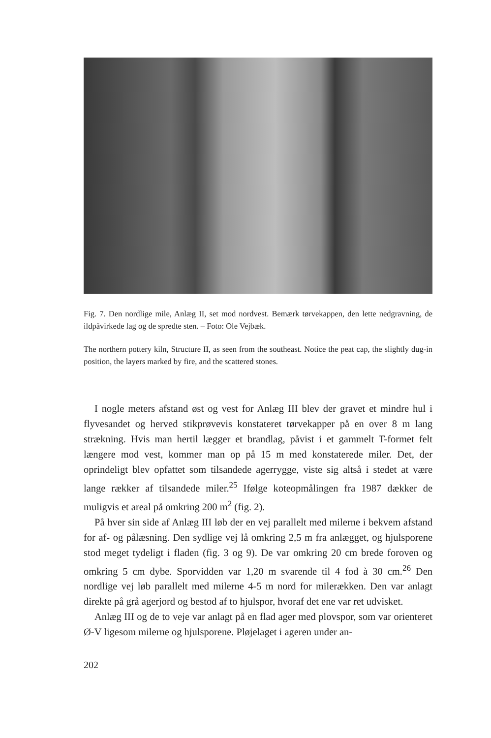Fig. 7. Den nordlige mile, Anlæg II, set mod nordvest. Bemærk tørvekappen, den lette nedgravning, de ildpåvirkede lag og de spredte sten. – Foto: Ole Vejbæk.
The northern pottery kiln, Structure II, as seen from the southeast. Notice the peat cap, the slightly dug-in position, the layers marked by fire, and the scattered stones.
I nogle meters afstand øst og vest for Anlæg III blev der gravet et mindre hul i flyvesandet og herved stikprøvevis konstateret tørvekapper på en over 8 m lang strækning. Hvis man hertil lægger et brandlag, påvist i et gammelt T-formet felt længere mod vest, kommer man op på 15 m med konstaterede miler. Det, der oprindeligt blev opfattet som tilsandede agerrygge, viste sig altså i stedet at være lange rækker af tilsandede miler.<sup>25</sup> Ifølge koteopmålingen fra 1987 dækker de muligvis et areal på omkring 200 m<sup>2</sup> (fig. 2).
På hver sin side af Anlæg III løb der en vej parallelt med milerne i bekvem afstand for af- og pålæsning. Den sydlige vej lå omkring 2,5 m fra anlægget, og hjulsporene stod meget tydeligt i fladen (fig. 3 og 9). De var omkring 20 cm brede foroven og omkring 5 cm dybe. Sporvidden var 1,20 m svarende til 4 fod à 30 cm.<sup>26</sup> Den nordlige vej løb parallelt med milerne 4-5 m nord for milerækken. Den var anlagt direkte på grå agerjord og bestod af to hjulspor, hvoraf det ene var ret udvisket.
Anlæg III og de to veje var anlagt på en flad ager med plovspor, som var orienteret Ø-V ligesom milerne og hjulsporene. Pløjelaget i ageren under an-
202